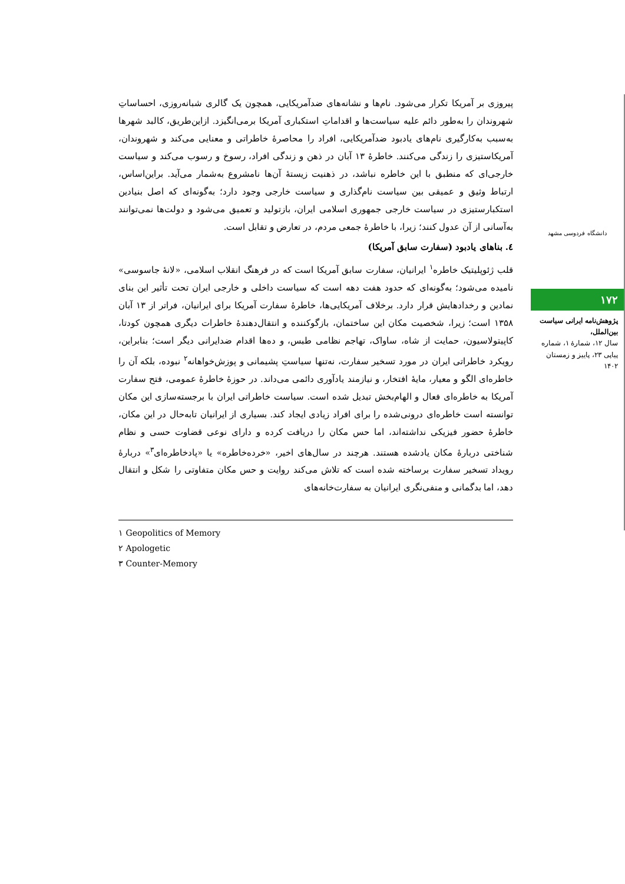دانشگاه فردوسی مشهد
۱۷۲
پژوهش‌نامه ایرانی سیاست بین‌الملل،
سال ۱۲، شمارهٔ ۱، شماره پیاپی ۲۳، پاییز و زمستان ۱۴۰۲
پیروزی بر آمریکا تکرار می‌شود. نام‌ها و نشانه‌های ضدآمریکایی، همچون یک گالری شبانه‌روزی، احساساتِ شهروندان را به‌طور دائم علیه سیاست‌ها و اقداماتِ استکباری آمریکا برمی‌انگیزد. ازاین‌طریق، کالبد شهرها به‌سبب به‌کارگیری نام‌های یادبود ضدآمریکایی، افراد را محاصرهٔ خاطراتی و معنایی می‌کند و شهروندان، آمریکاستیزی را زندگی می‌کنند. خاطرهٔ ۱۳ آبان در ذهن و زندگی افراد، رسوخ و رسوب می‌کند و سیاست خارجی‌ای که منطبق با این خاطره نباشد، در ذهنیت زیستهٔ آن‌ها نامشروع به‌شمار می‌آید. براین‌اساس، ارتباط وثیق و عمیقی بین سیاست نام‌گذاری و سیاست خارجی وجود دارد؛ به‌گونه‌ای که اصل بنیادین استکبارستیزی در سیاست خارجی جمهوری اسلامی ایران، بازتولید و تعمیق می‌شود و دولت‌ها نمی‌توانند به‌آسانی از آن عدول کنند؛ زیرا، با خاطرهٔ جمعی مردم، در تعارض و تقابل است.
٤. بناهای یادبود (سفارت سابق آمریکا)
قلب ژئوپلیتیک خاطره<sup>۱</sup> ایرانیان، سفارت سابق آمریکا است که در فرهنگ انقلاب اسلامی، «لانهٔ جاسوسی» نامیده می‌شود؛ به‌گونه‌ای که حدود هفت دهه است که سیاست داخلی و خارجی ایران تحت تأثیر این بنای نمادین و رخدادهایش قرار دارد. برخلاف آمریکایی‌ها، خاطرهٔ سفارت آمریکا برای ایرانیان، فراتر از ۱۳ آبان ۱۳۵۸ است؛ زیرا، شخصیت مکان این ساختمان، بازگوکننده و انتقال‌دهندهٔ خاطرات دیگری همچون کودتا، کاپیتولاسیون، حمایت از شاه، ساواک، تهاجم نظامی طبس، و ده‌ها اقدام ضدایرانی دیگر است؛ بنابراین، رویکرد خاطراتی ایران در مورد تسخیر سفارت، نه‌تنها سیاستِ پشیمانی و پوزش‌خواهانه<sup>۲</sup> نبوده، بلکه آن را خاطره‌ای الگو و معیار، مایهٔ افتخار، و نیازمند یادآوری دائمی می‌داند. در حوزهٔ خاطرهٔ عمومی، فتح سفارت آمریکا به خاطره‌ای فعال و الهام‌بخش تبدیل شده است. سیاست خاطراتی ایران با برجسته‌سازی این مکان توانسته است خاطره‌ای درونی‌شده را برای افراد زیادی ایجاد کند. بسیاری از ایرانیان تابه‌حال در این مکان، خاطرهٔ حضور فیزیکی نداشته‌اند، اما حس مکان را دریافت کرده و دارای نوعی قضاوت حسی و نظام شناختی دربارهٔ مکان یادشده هستند. هرچند در سال‌های اخیر، «خرده‌خاطره» یا «پادخاطره‌ای<sup>۳</sup>» دربارهٔ رویداد تسخیر سفارت برساخته شده است که تلاش می‌کند روایت و حس مکان متفاوتی را شکل و انتقال دهد، اما بدگمانی و منفی‌نگری ایرانیان به سفارت‌خانه‌های
۱ Geopolitics of Memory
۲ Apologetic
۳ Counter-Memory